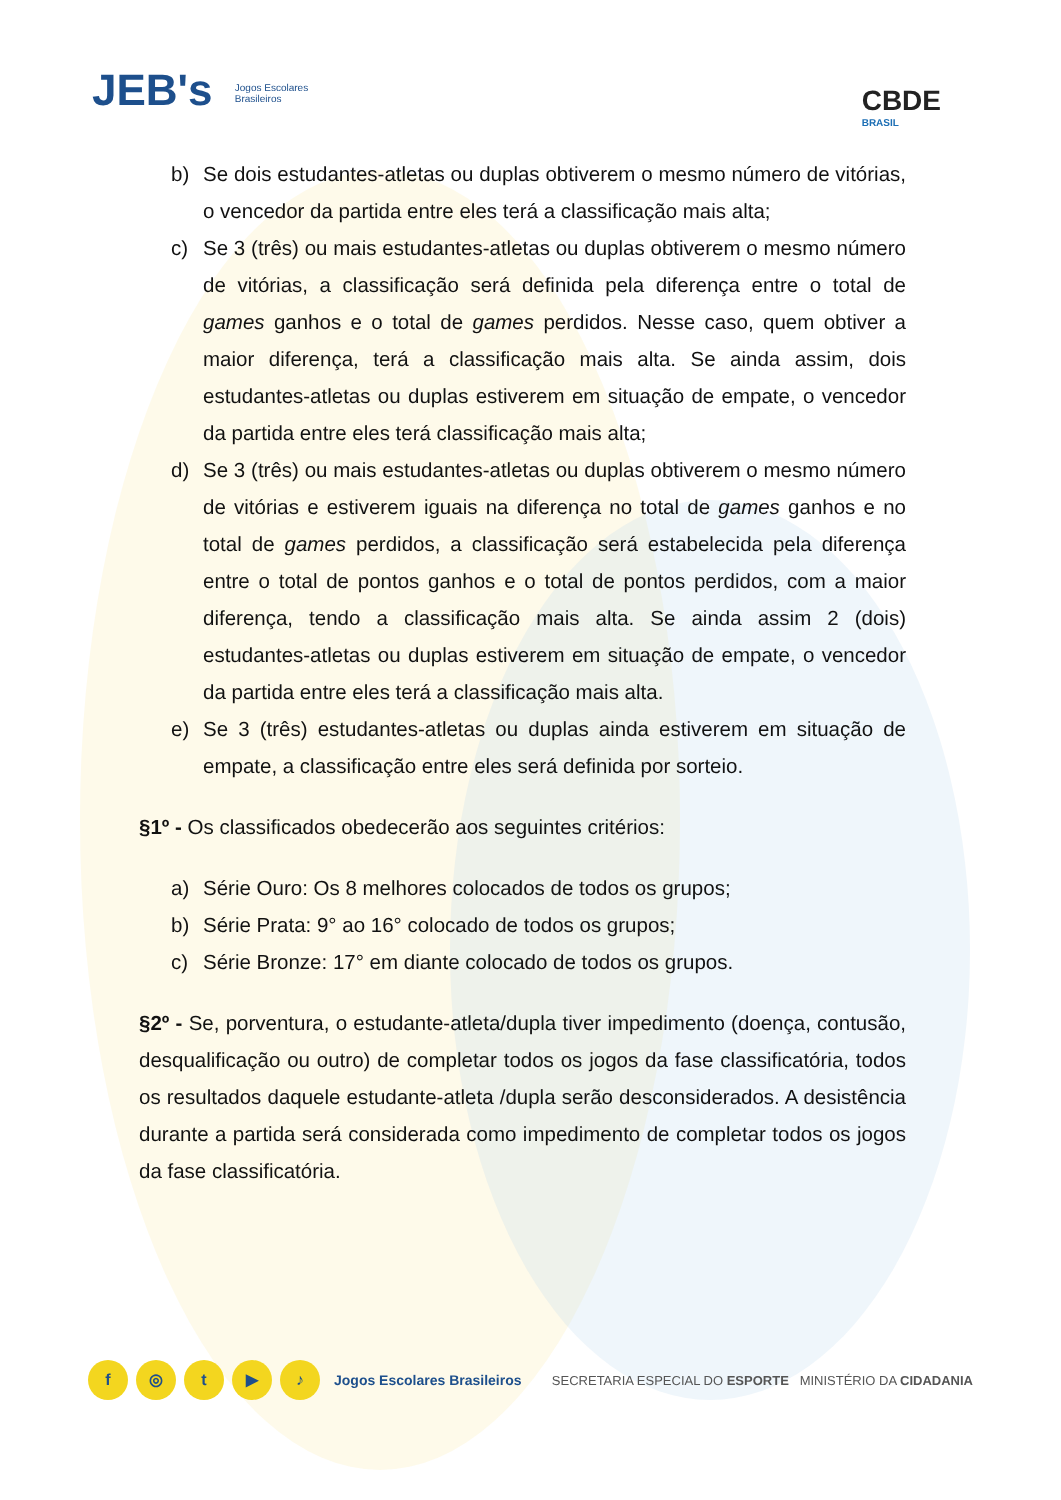JEB's Jogos Escolares
Brasileiros
CBDE
BRASIL
b) Se dois estudantes-atletas ou duplas obtiverem o mesmo número de vitórias, o vencedor da partida entre eles terá a classificação mais alta;
c) Se 3 (três) ou mais estudantes-atletas ou duplas obtiverem o mesmo número de vitórias, a classificação será definida pela diferença entre o total de games ganhos e o total de games perdidos. Nesse caso, quem obtiver a maior diferença, terá a classificação mais alta. Se ainda assim, dois estudantes-atletas ou duplas estiverem em situação de empate, o vencedor da partida entre eles terá classificação mais alta;
d) Se 3 (três) ou mais estudantes-atletas ou duplas obtiverem o mesmo número de vitórias e estiverem iguais na diferença no total de games ganhos e no total de games perdidos, a classificação será estabelecida pela diferença entre o total de pontos ganhos e o total de pontos perdidos, com a maior diferença, tendo a classificação mais alta. Se ainda assim 2 (dois) estudantes-atletas ou duplas estiverem em situação de empate, o vencedor da partida entre eles terá a classificação mais alta.
e) Se 3 (três) estudantes-atletas ou duplas ainda estiverem em situação de empate, a classificação entre eles será definida por sorteio.
§1º - Os classificados obedecerão aos seguintes critérios:
a) Série Ouro: Os 8 melhores colocados de todos os grupos;
b) Série Prata: 9° ao 16° colocado de todos os grupos;
c) Série Bronze: 17° em diante colocado de todos os grupos.
§2º - Se, porventura, o estudante-atleta/dupla tiver impedimento (doença, contusão, desqualificação ou outro) de completar todos os jogos da fase classificatória, todos os resultados daquele estudante-atleta /dupla serão desconsiderados. A desistência durante a partida será considerada como impedimento de completar todos os jogos da fase classificatória.
f ◎ t ▶ ♪ Jogos Escolares Brasileiros
SECRETARIA ESPECIAL DO ESPORTE MINISTÉRIO DA CIDADANIA